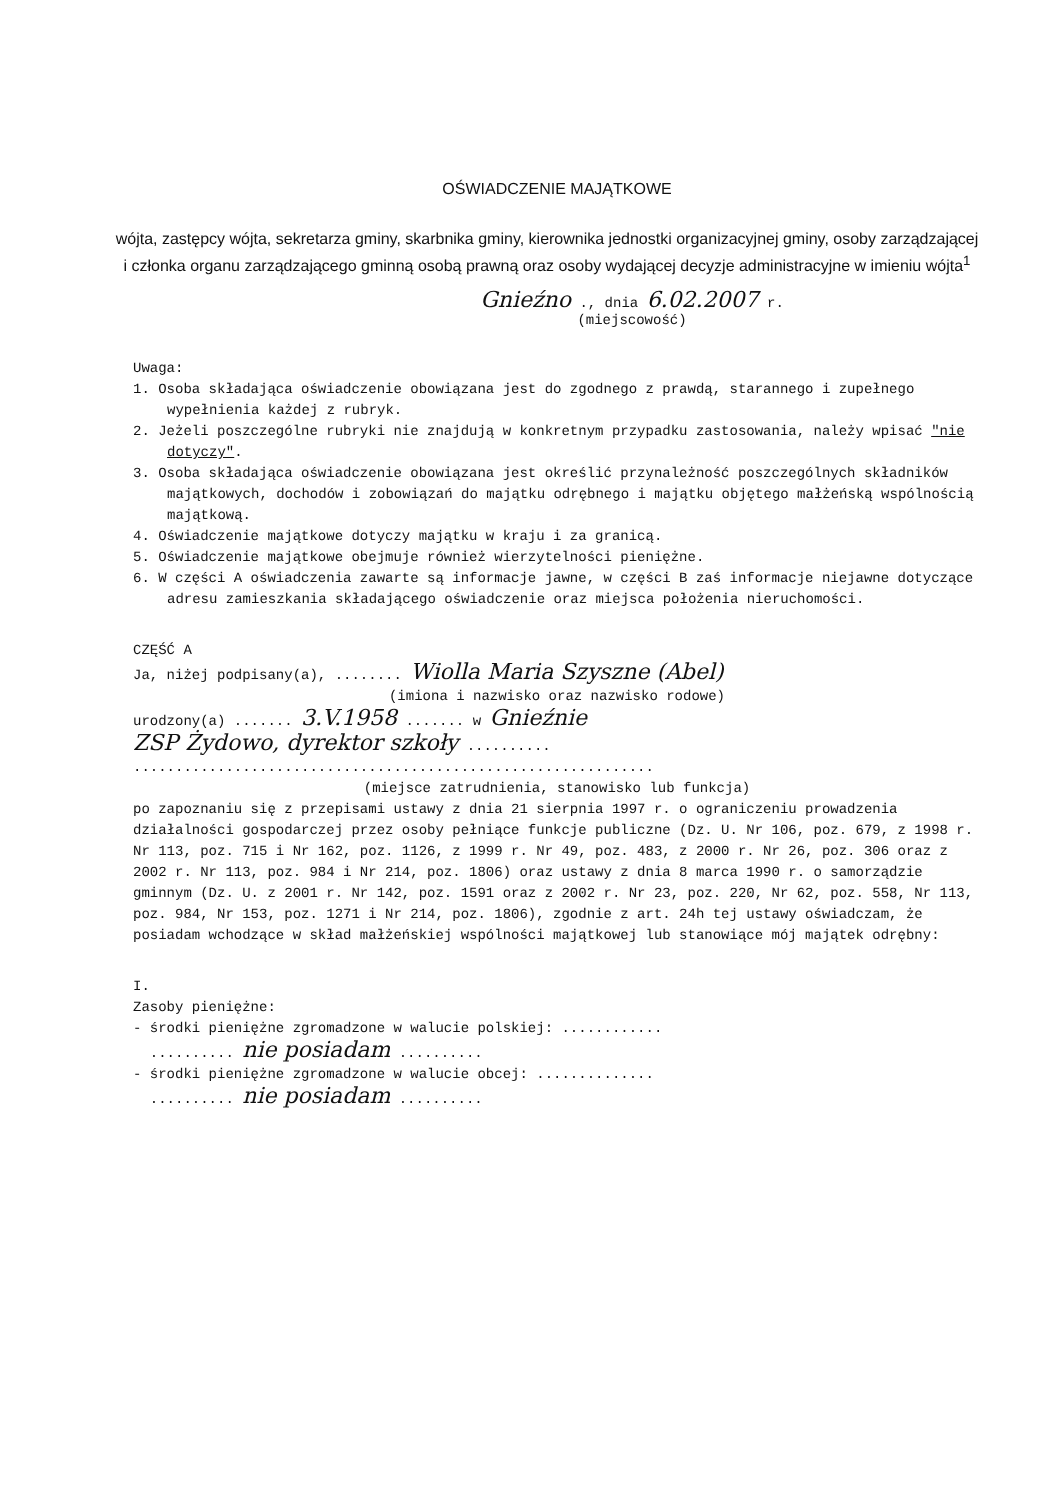OŚWIADCZENIE MAJĄTKOWE
wójta, zastępcy wójta, sekretarza gminy, skarbnika gminy, kierownika jednostki organizacyjnej gminy, osoby zarządzającej i członka organu zarządzającego gminną osobą prawną oraz osoby wydającej decyzje administracyjne w imieniu wójta<sup>1</sup>
Gnieźno ., dnia 6.02.2007 r.
(miejscowość)
Uwaga:
1. Osoba składająca oświadczenie obowiązana jest do zgodnego z prawdą, starannego i zupełnego wypełnienia każdej z rubryk.
2. Jeżeli poszczególne rubryki nie znajdują w konkretnym przypadku zastosowania, należy wpisać "nie dotyczy".
3. Osoba składająca oświadczenie obowiązana jest określić przynależność poszczególnych składników majątkowych, dochodów i zobowiązań do majątku odrębnego i majątku objętego małżeńską wspólnością majątkową.
4. Oświadczenie majątkowe dotyczy majątku w kraju i za granicą.
5. Oświadczenie majątkowe obejmuje również wierzytelności pieniężne.
6. W części A oświadczenia zawarte są informacje jawne, w części B zaś informacje niejawne dotyczące adresu zamieszkania składającego oświadczenie oraz miejsca położenia nieruchomości.
CZĘŚĆ A
Ja, niżej podpisany(a), ........ Wiolla Maria Szyszne (Abel)
(imiona i nazwisko oraz nazwisko rodowe)
urodzony(a) ....... 3.V.1958 ....... w Gnieźnie
ZSP Żydowo, dyrektor szkoły ..........
..............................................................
(miejsce zatrudnienia, stanowisko lub funkcja)
po zapoznaniu się z przepisami ustawy z dnia 21 sierpnia 1997 r. o ograniczeniu prowadzenia działalności gospodarczej przez osoby pełniące funkcje publiczne (Dz. U. Nr 106, poz. 679, z 1998 r. Nr 113, poz. 715 i Nr 162, poz. 1126, z 1999 r. Nr 49, poz. 483, z 2000 r. Nr 26, poz. 306 oraz z 2002 r. Nr 113, poz. 984 i Nr 214, poz. 1806) oraz ustawy z dnia 8 marca 1990 r. o samorządzie gminnym (Dz. U. z 2001 r. Nr 142, poz. 1591 oraz z 2002 r. Nr 23, poz. 220, Nr 62, poz. 558, Nr 113, poz. 984, Nr 153, poz. 1271 i Nr 214, poz. 1806), zgodnie z art. 24h tej ustawy oświadczam, że posiadam wchodzące w skład małżeńskiej wspólności majątkowej lub stanowiące mój majątek odrębny:
I.
Zasoby pieniężne:
- środki pieniężne zgromadzone w walucie polskiej: ............
.......... nie posiadam ..........
- środki pieniężne zgromadzone w walucie obcej: ..............
.......... nie posiadam ..........